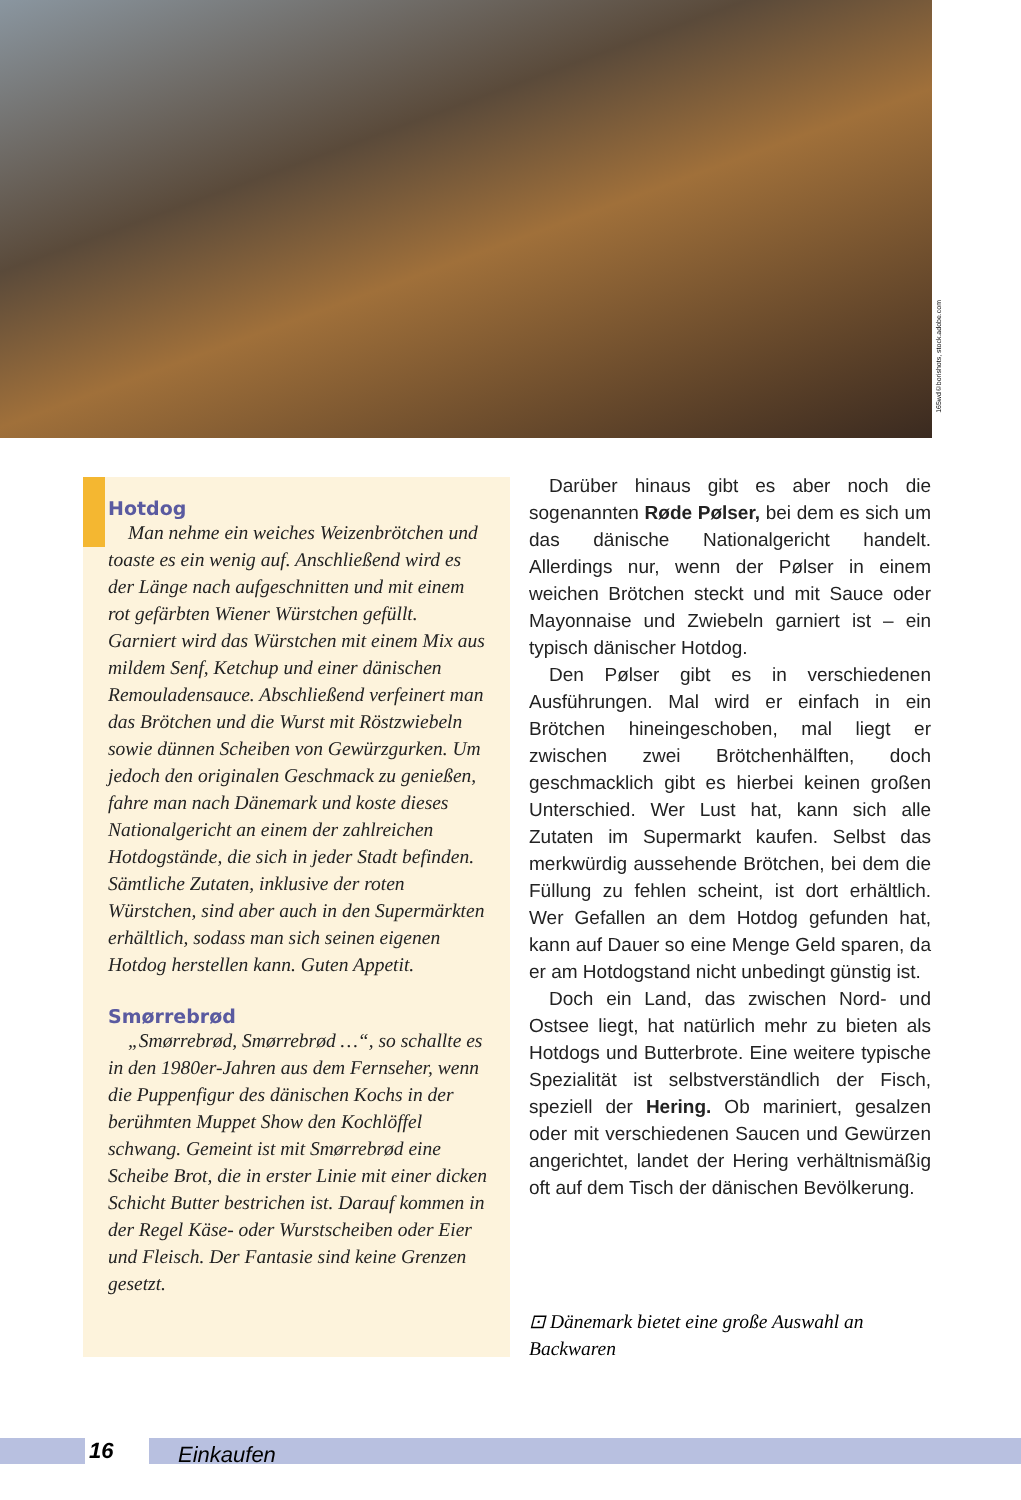165wd©borishots, stock.adobe.com
Hotdog
Man nehme ein weiches Weizenbrötchen und toaste es ein wenig auf. Anschließend wird es der Länge nach aufgeschnitten und mit einem rot gefärbten Wiener Würstchen gefüllt. Garniert wird das Würstchen mit einem Mix aus mildem Senf, Ketchup und einer dänischen Remouladensauce. Abschließend verfeinert man das Brötchen und die Wurst mit Röstzwiebeln sowie dünnen Scheiben von Gewürzgurken. Um jedoch den originalen Geschmack zu genießen, fahre man nach Dänemark und koste dieses Nationalgericht an einem der zahlreichen Hotdogstände, die sich in jeder Stadt befinden. Sämtliche Zutaten, inklusive der roten Würstchen, sind aber auch in den Supermärkten erhältlich, sodass man sich seinen eigenen Hotdog herstellen kann. Guten Appetit.
Smørrebrød
„Smørrebrød, Smørrebrød …“, so schallte es in den 1980er-Jahren aus dem Fernseher, wenn die Puppenfigur des dänischen Kochs in der berühmten Muppet Show den Kochlöffel schwang. Gemeint ist mit Smørrebrød eine Scheibe Brot, die in erster Linie mit einer dicken Schicht Butter bestrichen ist. Darauf kommen in der Regel Käse- oder Wurstscheiben oder Eier und Fleisch. Der Fantasie sind keine Grenzen gesetzt.
Darüber hinaus gibt es aber noch die sogenannten Røde Pølser, bei dem es sich um das dänische Nationalgericht handelt. Allerdings nur, wenn der Pølser in einem weichen Brötchen steckt und mit Sauce oder Mayonnaise und Zwiebeln garniert ist – ein typisch dänischer Hotdog.
Den Pølser gibt es in verschiedenen Ausführungen. Mal wird er einfach in ein Brötchen hineingeschoben, mal liegt er zwischen zwei Brötchenhälften, doch geschmacklich gibt es hierbei keinen großen Unterschied. Wer Lust hat, kann sich alle Zutaten im Supermarkt kaufen. Selbst das merkwürdig aussehende Brötchen, bei dem die Füllung zu fehlen scheint, ist dort erhältlich. Wer Gefallen an dem Hotdog gefunden hat, kann auf Dauer so eine Menge Geld sparen, da er am Hotdogstand nicht unbedingt günstig ist.
Doch ein Land, das zwischen Nord- und Ostsee liegt, hat natürlich mehr zu bieten als Hotdogs und Butterbrote. Eine weitere typische Spezialität ist selbstverständlich der Fisch, speziell der Hering. Ob mariniert, gesalzen oder mit verschiedenen Saucen und Gewürzen angerichtet, landet der Hering verhältnismäßig oft auf dem Tisch der dänischen Bevölkerung.
⊡ Dänemark bietet eine große Auswahl an Backwaren
16 Einkaufen